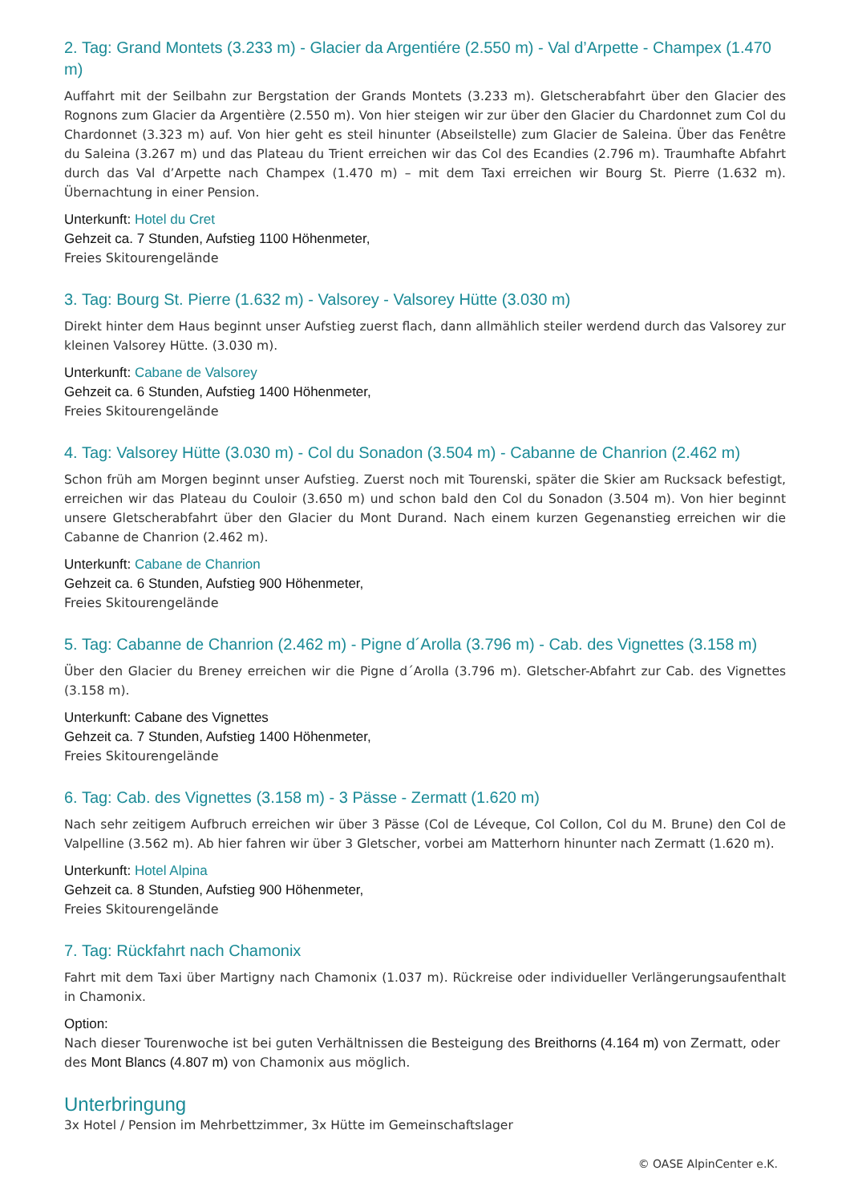2. Tag: Grand Montets (3.233 m) - Glacier da Argentiére (2.550 m) - Val d’Arpette - Champex (1.470 m)
Auffahrt mit der Seilbahn zur Bergstation der Grands Montets (3.233 m). Gletscherabfahrt über den Glacier des Rognons zum Glacier da Argentière (2.550 m). Von hier steigen wir zur über den Glacier du Chardonnet zum Col du Chardonnet (3.323 m) auf. Von hier geht es steil hinunter (Abseilstelle) zum Glacier de Saleina. Über das Fenêtre du Saleina (3.267 m) und das Plateau du Trient erreichen wir das Col des Ecandies (2.796 m). Traumhafte Abfahrt durch das Val d’Arpette nach Champex (1.470 m) – mit dem Taxi erreichen wir Bourg St. Pierre (1.632 m). Übernachtung in einer Pension.
Unterkunft: Hotel du Cret
Gehzeit ca. 7 Stunden, Aufstieg 1100 Höhenmeter,
Freies Skitourengelände
3. Tag: Bourg St. Pierre (1.632 m) - Valsorey - Valsorey Hütte (3.030 m)
Direkt hinter dem Haus beginnt unser Aufstieg zuerst flach, dann allmählich steiler werdend durch das Valsorey zur kleinen Valsorey Hütte. (3.030 m).
Unterkunft: Cabane de Valsorey
Gehzeit ca. 6 Stunden, Aufstieg 1400 Höhenmeter,
Freies Skitourengelände
4. Tag: Valsorey Hütte (3.030 m) - Col du Sonadon (3.504 m) - Cabanne de Chanrion (2.462 m)
Schon früh am Morgen beginnt unser Aufstieg. Zuerst noch mit Tourenski, später die Skier am Rucksack befestigt, erreichen wir das Plateau du Couloir (3.650 m) und schon bald den Col du Sonadon (3.504 m). Von hier beginnt unsere Gletscherabfahrt über den Glacier du Mont Durand. Nach einem kurzen Gegenanstieg erreichen wir die Cabanne de Chanrion (2.462 m).
Unterkunft: Cabane de Chanrion
Gehzeit ca. 6 Stunden, Aufstieg 900 Höhenmeter,
Freies Skitourengelände
5. Tag: Cabanne de Chanrion (2.462 m) - Pigne d´Arolla (3.796 m) - Cab. des Vignettes (3.158 m)
Über den Glacier du Breney erreichen wir die Pigne d´Arolla (3.796 m). Gletscher-Abfahrt zur Cab. des Vignettes (3.158 m).
Unterkunft: Cabane des Vignettes
Gehzeit ca. 7 Stunden, Aufstieg 1400 Höhenmeter,
Freies Skitourengelände
6. Tag: Cab. des Vignettes (3.158 m) - 3 Pässe - Zermatt (1.620 m)
Nach sehr zeitigem Aufbruch erreichen wir über 3 Pässe (Col de Léveque, Col Collon, Col du M. Brune) den Col de Valpelline (3.562 m). Ab hier fahren wir über 3 Gletscher, vorbei am Matterhorn hinunter nach Zermatt (1.620 m).
Unterkunft: Hotel Alpina
Gehzeit ca. 8 Stunden, Aufstieg 900 Höhenmeter,
Freies Skitourengelände
7. Tag: Rückfahrt nach Chamonix
Fahrt mit dem Taxi über Martigny nach Chamonix (1.037 m). Rückreise oder individueller Verlängerungsaufenthalt in Chamonix.
Option:
Nach dieser Tourenwoche ist bei guten Verhältnissen die Besteigung des Breithorns (4.164 m) von Zermatt, oder des Mont Blancs (4.807 m) von Chamonix aus möglich.
Unterbringung
3x Hotel / Pension im Mehrbettzimmer, 3x Hütte im Gemeinschaftslager
© OASE AlpinCenter e.K.